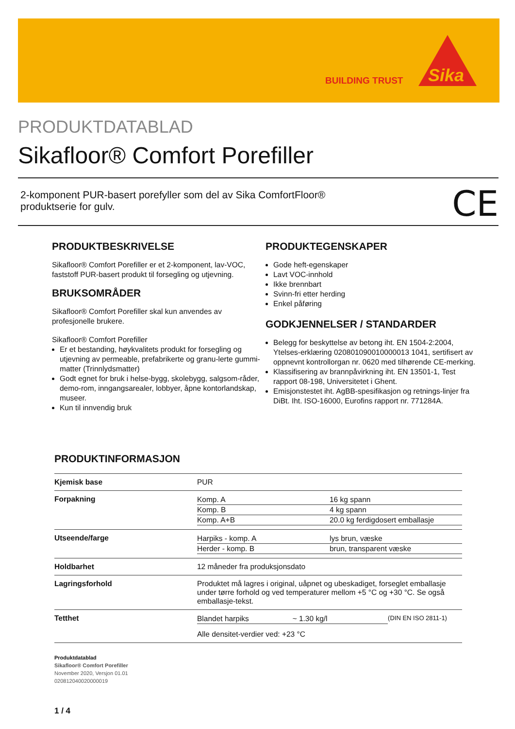BUILDING TRUST
Sika
PRODUKTDATABLAD
Sikafloor® Comfort Porefiller
2-komponent PUR-basert porefyller som del av Sika ComfortFloor®
produktserie for gulv.
CE
PRODUKTBESKRIVELSE
Sikafloor® Comfort Porefiller er et 2-komponent, lav-VOC, faststoff PUR-basert produkt til forsegling og utjevning.
BRUKSOMRÅDER
Sikafloor® Comfort Porefiller skal kun anvendes av profesjonelle brukere.
Sikafloor® Comfort Porefiller
Er et bestanding, høykvalitets produkt for forsegling og utjevning av permeable, prefabrikerte og granu-lerte gummi-matter (Trinnlydsmatter)
Godt egnet for bruk i helse-bygg, skolebygg, salgsom-råder, demo-rom, inngangsarealer, lobbyer, åpne kontorlandskap, museer.
Kun til innvendig bruk
PRODUKTEGENSKAPER
Gode heft-egenskaper
Lavt VOC-innhold
Ikke brennbart
Svinn-fri etter herding
Enkel påføring
GODKJENNELSER / STANDARDER
Belegg for beskyttelse av betong iht. EN 1504-2:2004, Ytelses-erklæring 020801090010000013 1041, sertifisert av oppnevnt kontrollorgan nr. 0620 med tilhørende CE-merking.
Klassifisering av brannpåvirkning iht. EN 13501-1, Test rapport 08-198, Universitetet i Ghent.
Emisjonstestet iht. AgBB-spesifikasjon og retnings-linjer fra DiBt. Iht. ISO-16000, Eurofins rapport nr. 771284A.
PRODUKTINFORMASJON
| Kjemisk base | PUR |
| Forpakning | / Komp. A / 16 kg spann / / Komp. B / 4 kg spann / / Komp. A+B / 20.0 kg ferdigdosert emballasje / |
| Utseende/farge | / Harpiks - komp. A / lys brun, væske / / Herder - komp. B / brun, transparent væske / |
| Holdbarhet | 12 måneder fra produksjonsdato |
| Lagringsforhold | Produktet må lagres i original, uåpnet og ubeskadiget, forseglet emballasje under tørre forhold og ved temperaturer mellom +5 °C og +30 °C. Se også emballasje-tekst. |
| Tetthet | / Blandet harpiks / ~ 1.30 kg/l / (DIN EN ISO 2811-1) / Alle densitet-verdier ved: +23 °C |
Produktdatablad
Sikafloor® Comfort Porefiller
November 2020, Versjon 01.01
020812040020000019
1 / 4